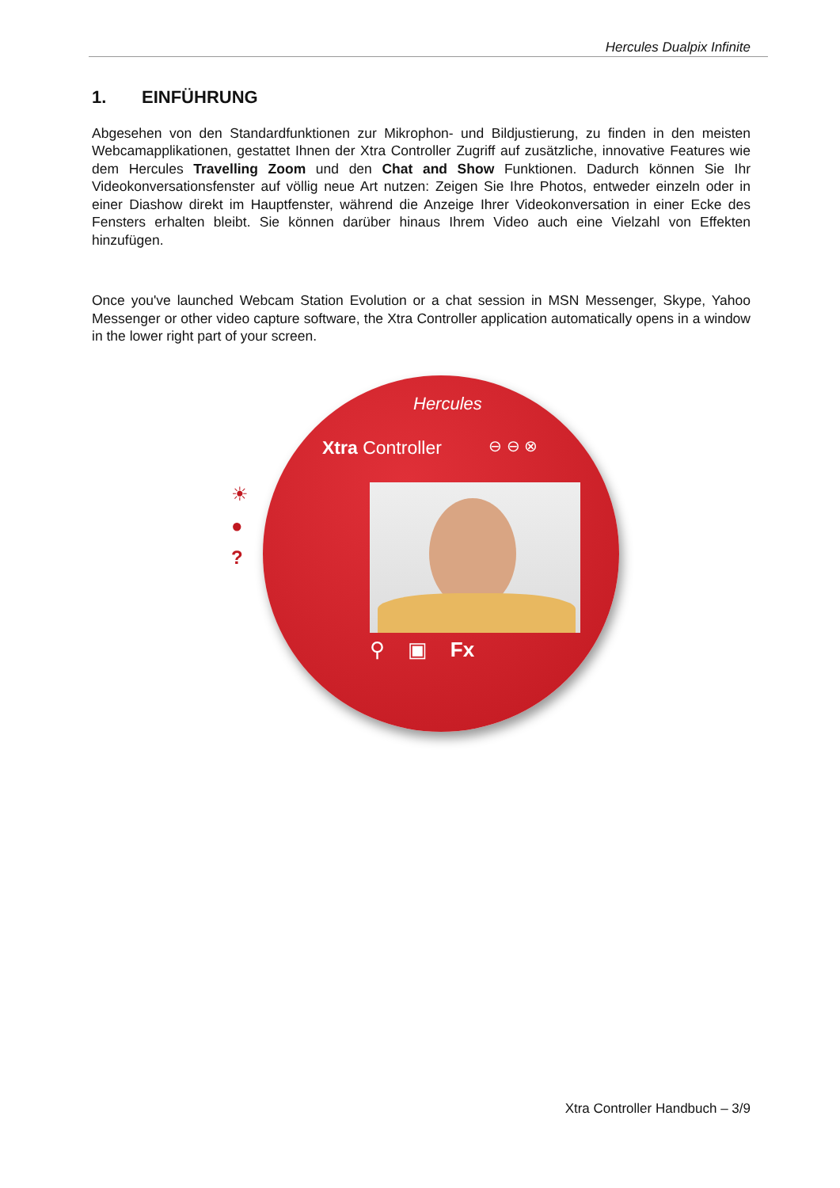Hercules Dualpix Infinite
1. EINFÜHRUNG
Abgesehen von den Standardfunktionen zur Mikrophon- und Bildjustierung, zu finden in den meisten Webcamapplikationen, gestattet Ihnen der Xtra Controller Zugriff auf zusätzliche, innovative Features wie dem Hercules Travelling Zoom und den Chat and Show Funktionen. Dadurch können Sie Ihr Videokonversationsfenster auf völlig neue Art nutzen: Zeigen Sie Ihre Photos, entweder einzeln oder in einer Diashow direkt im Hauptfenster, während die Anzeige Ihrer Videokonversation in einer Ecke des Fensters erhalten bleibt. Sie können darüber hinaus Ihrem Video auch eine Vielzahl von Effekten hinzufügen.
Once you've launched Webcam Station Evolution or a chat session in MSN Messenger, Skype, Yahoo Messenger or other video capture software, the Xtra Controller application automatically opens in a window in the lower right part of your screen.
Hercules
Xtra Controller ⊖ ⊖ ⊗
⚲ ▣ Fx
☀
●
?
Xtra Controller Handbuch – 3/9